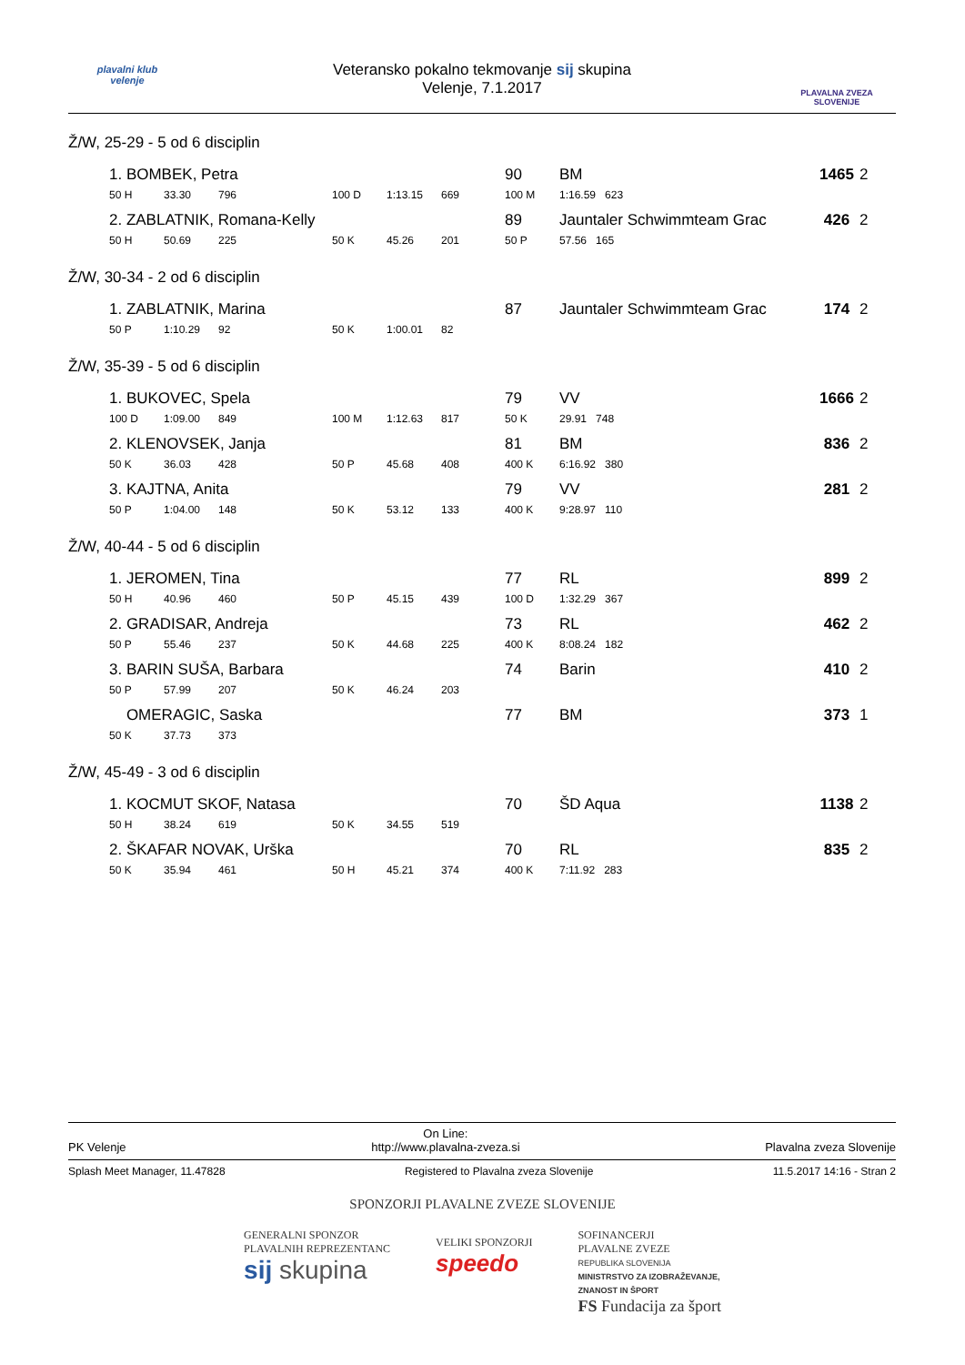plavalni klub
velenje
Veteransko pokalno tekmovanje sij skupina
Velenje, 7.1.2017
PLAVALNA ZVEZA SLOVENIJE
Ž/W, 25-29 - 5 od 6 disciplin
| | 1. BOMBEK, Petra | | | | | | | 90 | BM | | 1465 | 2 |
| | 50 H | 33.30 | 796 | | 100 D | 1:13.15 | 669 | 100 M | 1:16.59 623 | | | |
| | 2. ZABLATNIK, Romana-Kelly | | | | | | | 89 | Jauntaler Schwimmteam Grac | | 426 | 2 |
| | 50 H | 50.69 | 225 | | 50 K | 45.26 | 201 | 50 P | 57.56 165 | | | |
Ž/W, 30-34 - 2 od 6 disciplin
| | 1. ZABLATNIK, Marina | | | | | | | 87 | Jauntaler Schwimmteam Grac | | 174 | 2 |
| | 50 P | 1:10.29 | 92 | | 50 K | 1:00.01 | 82 | | | | | |
Ž/W, 35-39 - 5 od 6 disciplin
| | 1. BUKOVEC, Spela | | | | | | | 79 | VV | | 1666 | 2 |
| | 100 D | 1:09.00 | 849 | | 100 M | 1:12.63 | 817 | 50 K | 29.91 748 | | | |
| | 2. KLENOVSEK, Janja | | | | | | | 81 | BM | | 836 | 2 |
| | 50 K | 36.03 | 428 | | 50 P | 45.68 | 408 | 400 K | 6:16.92 380 | | | |
| | 3. KAJTNA, Anita | | | | | | | 79 | VV | | 281 | 2 |
| | 50 P | 1:04.00 | 148 | | 50 K | 53.12 | 133 | 400 K | 9:28.97 110 | | | |
Ž/W, 40-44 - 5 od 6 disciplin
| | 1. JEROMEN, Tina | | | | | | | 77 | RL | | 899 | 2 |
| | 50 H | 40.96 | 460 | | 50 P | 45.15 | 439 | 100 D | 1:32.29 367 | | | |
| | 2. GRADISAR, Andreja | | | | | | | 73 | RL | | 462 | 2 |
| | 50 P | 55.46 | 237 | | 50 K | 44.68 | 225 | 400 K | 8:08.24 182 | | | |
| | 3. BARIN SUŠA, Barbara | | | | | | | 74 | Barin | | 410 | 2 |
| | 50 P | 57.99 | 207 | | 50 K | 46.24 | 203 | | | | | |
| | OMERAGIC, Saska | | | | | | | 77 | BM | | 373 | 1 |
| | 50 K | 37.73 | 373 | | | | | | | | | |
Ž/W, 45-49 - 3 od 6 disciplin
| | 1. KOCMUT SKOF, Natasa | | | | | | | 70 | ŠD Aqua | | 1138 | 2 |
| | 50 H | 38.24 | 619 | | 50 K | 34.55 | 519 | | | | | |
| | 2. ŠKAFAR NOVAK, Urška | | | | | | | 70 | RL | | 835 | 2 |
| | 50 K | 35.94 | 461 | | 50 H | 45.21 | 374 | 400 K | 7:11.92 283 | | | |
PK Velenje On Line:
http://www.plavalna-zveza.si Plavalna zveza Slovenije
Splash Meet Manager, 11.47828 Registered to Plavalna zveza Slovenije 11.5.2017 14:16 - Stran 2
SPONZORJI PLAVALNE ZVEZE SLOVENIJE
GENERALNI SPONZOR
PLAVALNIH REPREZENTANC
sij skupina
VELIKI SPONZORJI
speedo
SOFINANCERJI
PLAVALNE ZVEZE
REPUBLIKA SLOVENIJA
MINISTRSTVO ZA IZOBRAŽEVANJE,
ZNANOST IN ŠPORT
FS Fundacija za šport